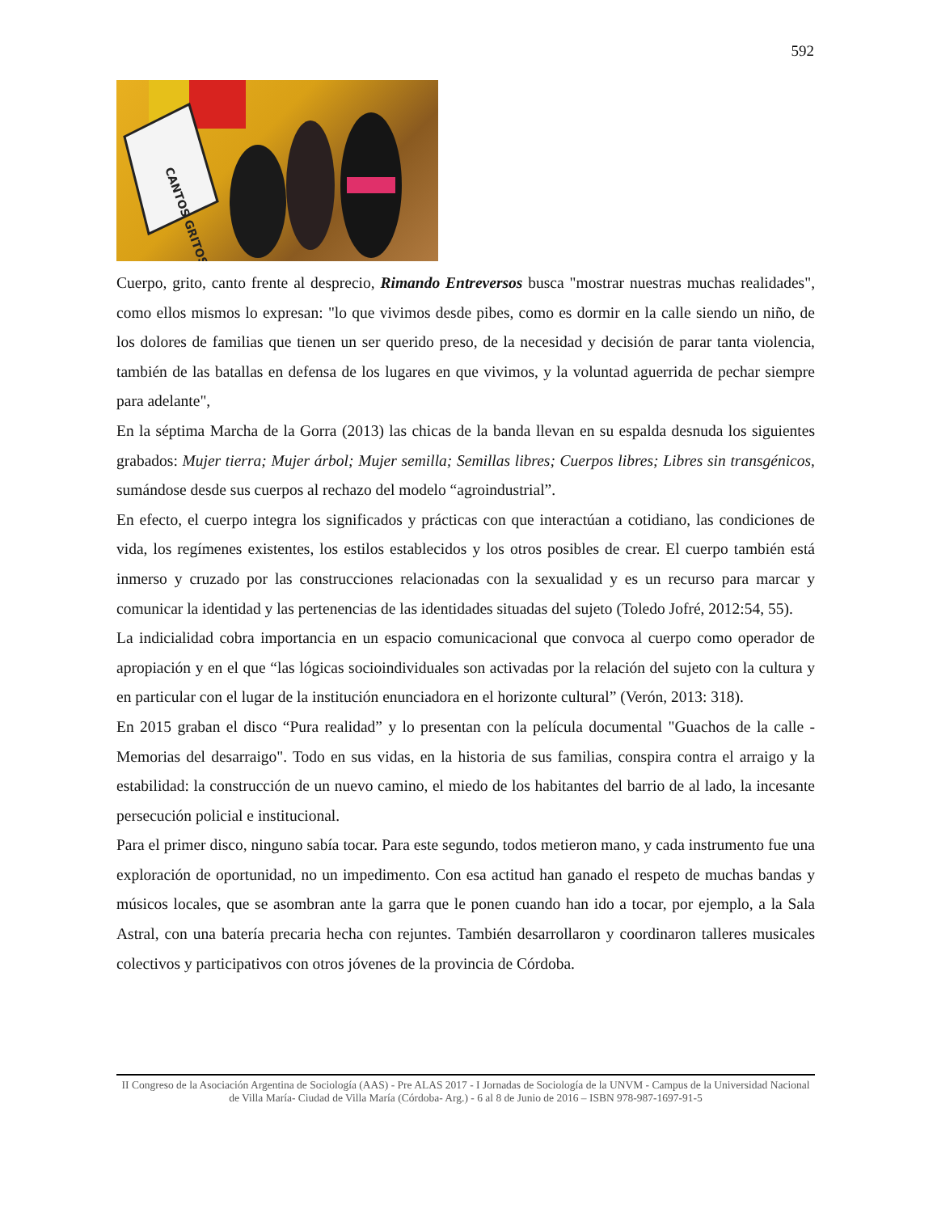592
CANTOS GRITOS
Cuerpo, grito, canto frente al desprecio, Rimando Entreversos busca "mostrar nuestras muchas realidades", como ellos mismos lo expresan: "lo que vivimos desde pibes, como es dormir en la calle siendo un niño, de los dolores de familias que tienen un ser querido preso, de la necesidad y decisión de parar tanta violencia, también de las batallas en defensa de los lugares en que vivimos, y la voluntad aguerrida de pechar siempre para adelante",
En la séptima Marcha de la Gorra (2013) las chicas de la banda llevan en su espalda desnuda los siguientes grabados: Mujer tierra; Mujer árbol; Mujer semilla; Semillas libres; Cuerpos libres; Libres sin transgénicos, sumándose desde sus cuerpos al rechazo del modelo “agroindustrial”.
En efecto, el cuerpo integra los significados y prácticas con que interactúan a cotidiano, las condiciones de vida, los regímenes existentes, los estilos establecidos y los otros posibles de crear. El cuerpo también está inmerso y cruzado por las construcciones relacionadas con la sexualidad y es un recurso para marcar y comunicar la identidad y las pertenencias de las identidades situadas del sujeto (Toledo Jofré, 2012:54, 55).
La indicialidad cobra importancia en un espacio comunicacional que convoca al cuerpo como operador de apropiación y en el que “las lógicas socioindividuales son activadas por la relación del sujeto con la cultura y en particular con el lugar de la institución enunciadora en el horizonte cultural” (Verón, 2013: 318).
En 2015 graban el disco “Pura realidad” y lo presentan con la película documental "Guachos de la calle - Memorias del desarraigo". Todo en sus vidas, en la historia de sus familias, conspira contra el arraigo y la estabilidad: la construcción de un nuevo camino, el miedo de los habitantes del barrio de al lado, la incesante persecución policial e institucional.
Para el primer disco, ninguno sabía tocar. Para este segundo, todos metieron mano, y cada instrumento fue una exploración de oportunidad, no un impedimento. Con esa actitud han ganado el respeto de muchas bandas y músicos locales, que se asombran ante la garra que le ponen cuando han ido a tocar, por ejemplo, a la Sala Astral, con una batería precaria hecha con rejuntes. También desarrollaron y coordinaron talleres musicales colectivos y participativos con otros jóvenes de la provincia de Córdoba.
II Congreso de la Asociación Argentina de Sociología (AAS) - Pre ALAS 2017 - I Jornadas de Sociología de la UNVM - Campus de la Universidad Nacional de Villa María- Ciudad de Villa María (Córdoba- Arg.) - 6 al 8 de Junio de 2016 – ISBN 978-987-1697-91-5